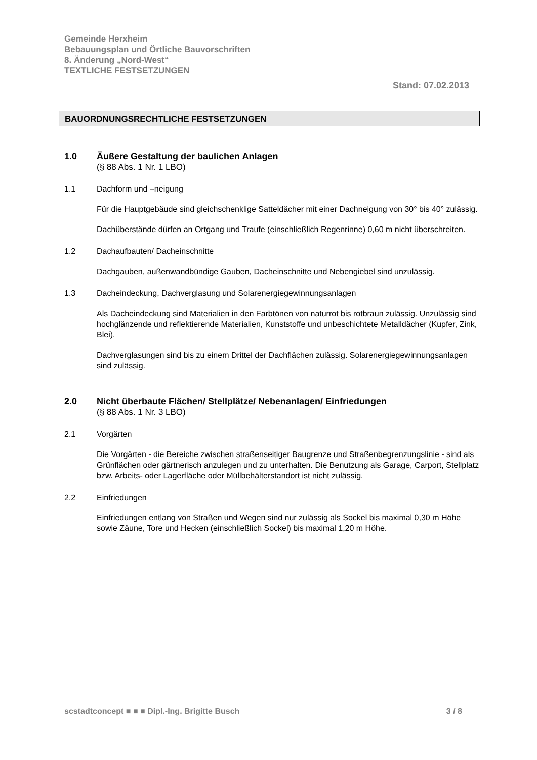Gemeinde Herxheim
Bebauungsplan und Örtliche Bauvorschriften
8. Änderung „Nord-West“
TEXTLICHE FESTSETZUNGEN
Stand: 07.02.2013
BAUORDNUNGSRECHTLICHE FESTSETZUNGEN
1.0 Äußere Gestaltung der baulichen Anlagen
(§ 88 Abs. 1 Nr. 1 LBO)
1.1 Dachform und –neigung
Für die Hauptgebäude sind gleichschenklige Satteldächer mit einer Dachneigung von 30° bis 40° zulässig.
Dachüberstände dürfen an Ortgang und Traufe (einschließlich Regenrinne) 0,60 m nicht überschreiten.
1.2 Dachaufbauten/ Dacheinschnitte
Dachgauben, außenwandbündige Gauben, Dacheinschnitte und Nebengiebel sind unzulässig.
1.3 Dacheindeckung, Dachverglasung und Solarenergiegewinnungsanlagen
Als Dacheindeckung sind Materialien in den Farbtönen von naturrot bis rotbraun zulässig. Unzulässig sind hochglänzende und reflektierende Materialien, Kunststoffe und unbeschichtete Metalldächer (Kupfer, Zink, Blei).
Dachverglasungen sind bis zu einem Drittel der Dachflächen zulässig. Solarenergiegewinnungsanlagen sind zulässig.
2.0 Nicht überbaute Flächen/ Stellplätze/ Nebenanlagen/ Einfriedungen
(§ 88 Abs. 1 Nr. 3 LBO)
2.1 Vorgärten
Die Vorgärten - die Bereiche zwischen straßenseitiger Baugrenze und Straßenbegrenzungslinie - sind als Grünflächen oder gärtnerisch anzulegen und zu unterhalten. Die Benutzung als Garage, Carport, Stellplatz bzw. Arbeits- oder Lagerfläche oder Müllbehälterstandort ist nicht zulässig.
2.2 Einfriedungen
Einfriedungen entlang von Straßen und Wegen sind nur zulässig als Sockel bis maximal 0,30 m Höhe sowie Zäune, Tore und Hecken (einschließlich Sockel) bis maximal 1,20 m Höhe.
scstadtconcept ■ ■ ■ Dipl.-Ing. Brigitte Busch 3 / 8